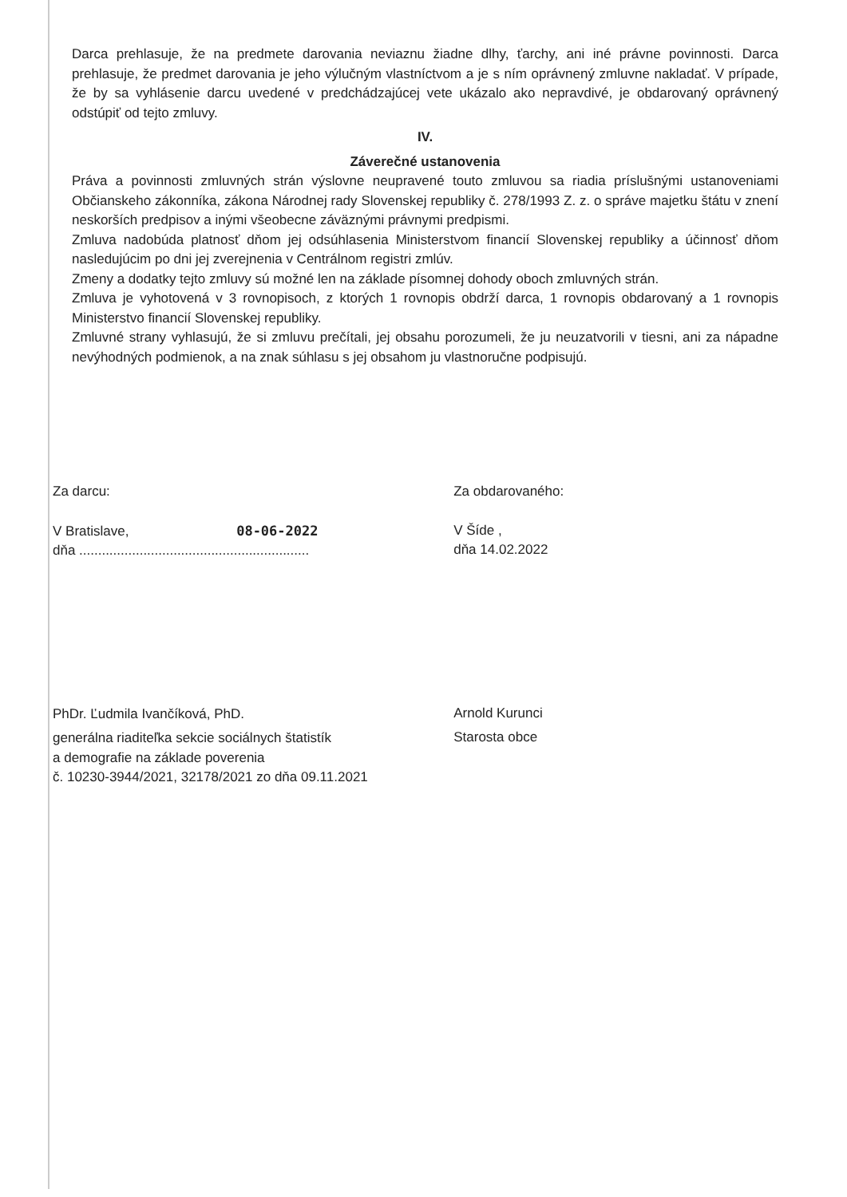Darca prehlasuje, že na predmete darovania neviaznu žiadne dlhy, ťarchy, ani iné právne povinnosti. Darca prehlasuje, že predmet darovania je jeho výlučným vlastníctvom a je s ním oprávnený zmluvne nakladať. V prípade, že by sa vyhlásenie darcu uvedené v predchádzajúcej vete ukázalo ako nepravdivé, je obdarovaný oprávnený odstúpiť od tejto zmluvy.
IV.
Záverečné ustanovenia
Práva a povinnosti zmluvných strán výslovne neupravené touto zmluvou sa riadia príslušnými ustanoveniami Občianskeho zákonníka, zákona Národnej rady Slovenskej republiky č. 278/1993 Z. z. o správe majetku štátu v znení neskorších predpisov a inými všeobecne záväznými právnymi predpismi.
Zmluva nadobúda platnosť dňom jej odsúhlasenia Ministerstvom financií Slovenskej republiky a účinnosť dňom nasledujúcim po dni jej zverejnenia v Centrálnom registri zmlúv.
Zmeny a dodatky tejto zmluvy sú možné len na základe písomnej dohody oboch zmluvných strán.
Zmluva je vyhotovená v 3 rovnopisoch, z ktorých 1 rovnopis obdrží darca, 1 rovnopis obdarovaný a 1 rovnopis Ministerstvo financií Slovenskej republiky.
Zmluvné strany vyhlasujú, že si zmluvu prečítali, jej obsahu porozumeli, že ju neuzatvorili v tiesni, ani za nápadne nevýhodných podmienok, a na znak súhlasu s jej obsahom ju vlastnoručne podpisujú.
Za darcu:
V Bratislave, 08-06-2022
dňa .............................................................
PhDr. Ľudmila Ivančíková, PhD.
generálna riaditeľka sekcie sociálnych štatistík
a demografie na základe poverenia
č. 10230-3944/2021, 32178/2021 zo dňa 09.11.2021
Za obdarovaného:
V Šíde ,
dňa 14.02.2022
Arnold Kurunci
Starosta obce